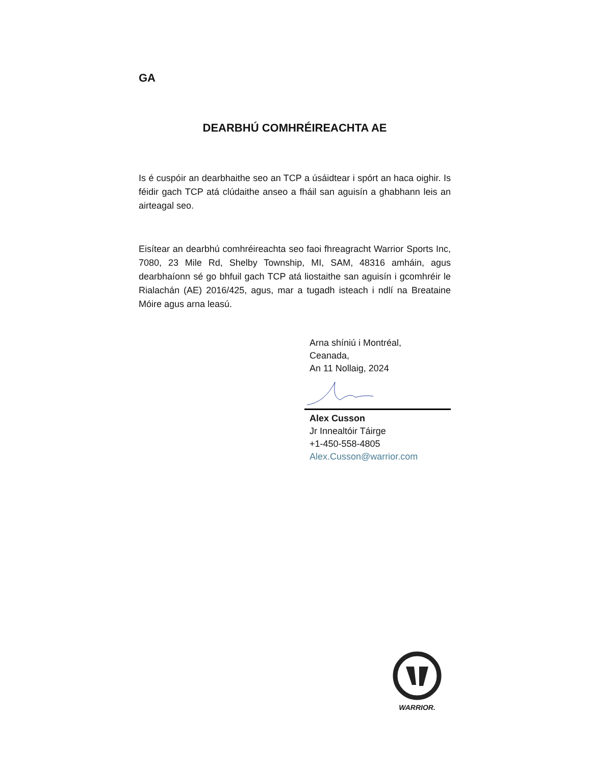GA
DEARBHÚ COMHRÉIREACHTA AE
Is é cuspóir an dearbhaithe seo an TCP a úsáidtear i spórt an haca oighir. Is féidir gach TCP atá clúdaithe anseo a fháil san aguisín a ghabhann leis an airteagal seo.
Eisítear an dearbhú comhréireachta seo faoi fhreagracht Warrior Sports Inc, 7080, 23 Mile Rd, Shelby Township, MI, SAM, 48316 amháin, agus dearbhaíonn sé go bhfuil gach TCP atá liostaithe san aguisín i gcomhréir le Rialachán (AE) 2016/425, agus, mar a tugadh isteach i ndlí na Breataine Móire agus arna leasú.
Arna shíniú i Montréal,
Ceanada,
An 11 Nollaig, 2024
Alex Cusson
Jr Innealtóir Táirge
+1-450-558-4805
Alex.Cusson@warrior.com
WARRIOR.